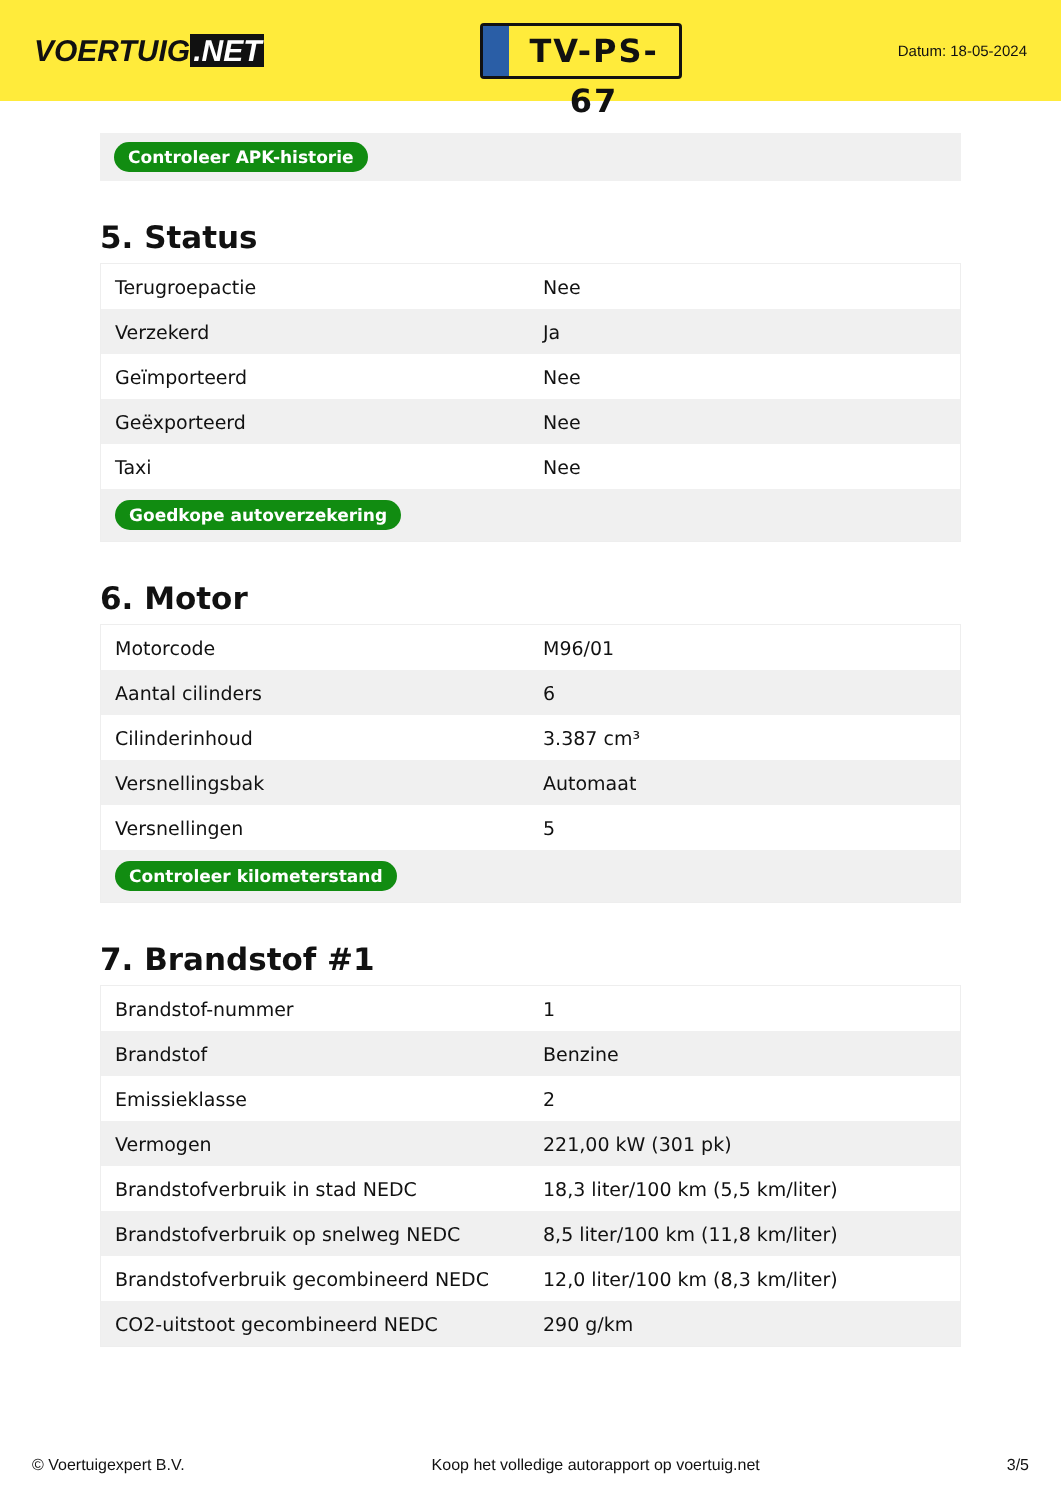VOERTUIG.NET
TV-PS-67
Datum: 18-05-2024
Controleer APK-historie
5. Status
| Terugroepactie | Nee |
| Verzekerd | Ja |
| Geïmporteerd | Nee |
| Geëxporteerd | Nee |
| Taxi | Nee |
| Goedkope autoverzekering | |
6. Motor
| Motorcode | M96/01 |
| Aantal cilinders | 6 |
| Cilinderinhoud | 3.387 cm³ |
| Versnellingsbak | Automaat |
| Versnellingen | 5 |
| Controleer kilometerstand | |
7. Brandstof #1
| Brandstof-nummer | 1 |
| Brandstof | Benzine |
| Emissieklasse | 2 |
| Vermogen | 221,00 kW (301 pk) |
| Brandstofverbruik in stad NEDC | 18,3 liter/100 km (5,5 km/liter) |
| Brandstofverbruik op snelweg NEDC | 8,5 liter/100 km (11,8 km/liter) |
| Brandstofverbruik gecombineerd NEDC | 12,0 liter/100 km (8,3 km/liter) |
| CO2-uitstoot gecombineerd NEDC | 290 g/km |
© Voertuigexpert B.V. Koop het volledige autorapport op voertuig.net 3/5